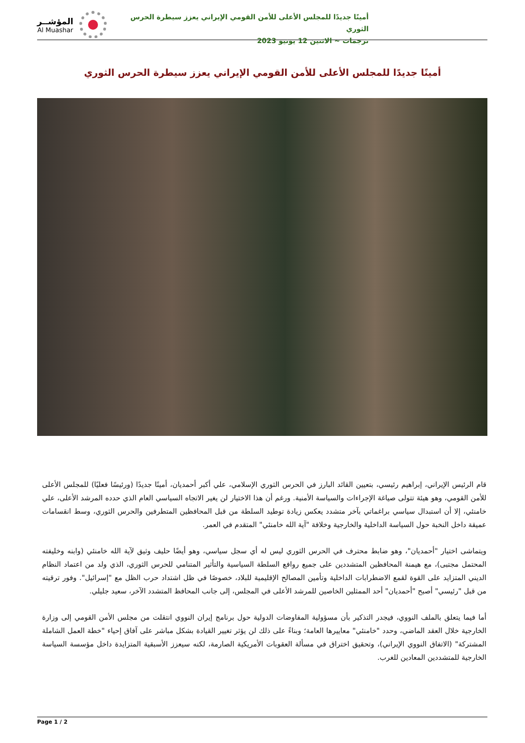المؤشــر
Al Muashar
أمينًا جديدًا للمجلس الأعلى للأمن القومي الإيراني يعزز سيطرة الحرس الثوري
ترجمات ~ الاثنين 12 يونيو 2023
أمينًا جديدًا للمجلس الأعلى للأمن القومي الإيراني يعزز سيطرة الحرس الثوري
قام الرئيس الإيراني، إبراهيم رئيسي، بتعيين القائد البارز في الحرس الثوري الإسلامي، علي أكبر أحمديان، أمينًا جديدًا (ورئيسًا فعليًا) للمجلس الأعلى للأمن القومي، وهو هيئة تتولى صياغة الإجراءات والسياسة الأمنية. ورغم أن هذا الاختيار لن يغير الاتجاه السياسي العام الذي حدده المرشد الأعلى، علي خامنئي، إلا أن استبدال سياسي براغماتي بآخر متشدد يعكس زيادة توطيد السلطة من قبل المحافظين المتطرفين والحرس الثوري، وسط انقسامات عميقة داخل النخبة حول السياسة الداخلية والخارجية وخلافة "آية الله خامنئي" المتقدم في العمر.
ويتماشى اختيار "أحمديان"، وهو ضابط محترف في الحرس الثوري ليس له أي سجل سياسي، وهو أيضًا حليف وثيق لآية الله خامنئي (وابنه وخليفته المحتمل مجتبى)، مع هيمنة المحافظين المتشددين على جميع روافع السلطة السياسية والتأثير المتنامي للحرس الثوري، الذي ولد من اعتماد النظام الديني المتزايد على القوة لقمع الاضطرابات الداخلية وتأمين المصالح الإقليمية للبلاد، خصوصًا في ظل اشتداد حرب الظل مع "إسرائيل". وفور ترقيته من قبل "رئيسي" أصبح "أحمديان" أحد الممثلين الخاصين للمرشد الأعلى في المجلس، إلى جانب المحافظ المتشدد الآخر، سعيد جليلي.
أما فيما يتعلق بالملف النووي، فيجدر التذكير بأن مسؤولية المفاوضات الدولية حول برنامج إيران النووي انتقلت من مجلس الأمن القومي إلى وزارة الخارجية خلال العقد الماضي، وحدد "خامنئي" معاييرها العامة؛ وبناءً على ذلك لن يؤثر تغيير القيادة بشكل مباشر على آفاق إحياء "خطة العمل الشاملة المشتركة" (الاتفاق النووي الإيراني)، وتحقيق اختراق في مسألة العقوبات الأمريكية الصارمة، لكنه سيعزز الأسبقية المتزايدة داخل مؤسسة السياسة الخارجية للمتشددين المعادين للغرب.
Page 1 / 2